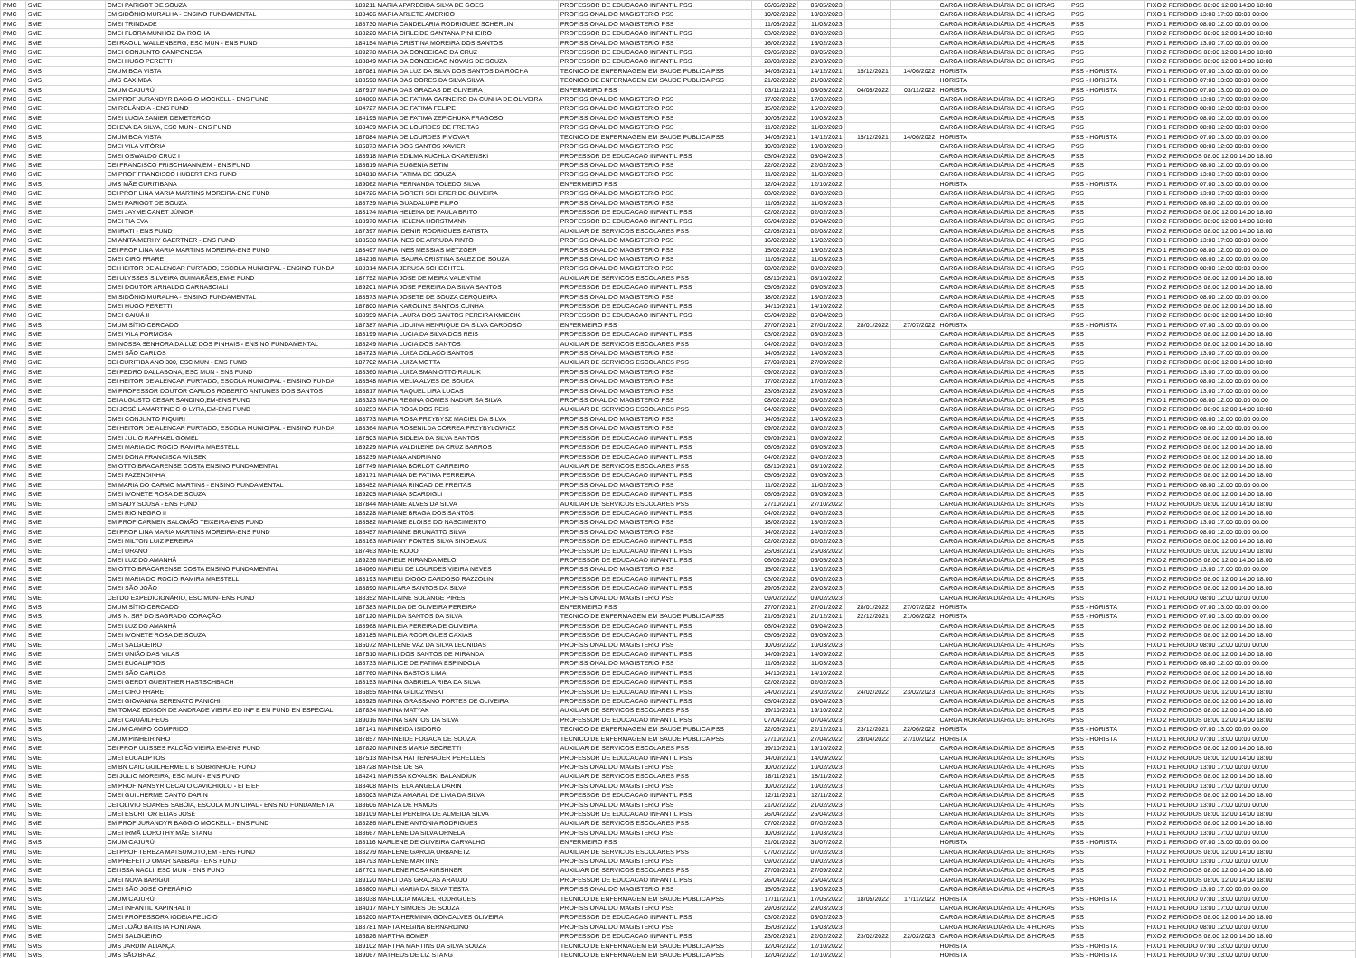| PMC | SME | CMEI PARIGOT DE SOUZA | 189211 MARIA APARECIDA SILVA DE GOES | PROFESSOR DE EDUCACAO INFANTIL PSS | 06/05/2022 | 06/05/2023 | | | CARGA HORÁRIA DIÁRIA DE 8 HORAS | PSS | FIXO 2 PERIODOS 08:00 12:00 14:00 18:00 |
| PMC | SME | EM SIDÔNIO MURALHA - ENSINO FUNDAMENTAL | 188406 MARIA ARLETE AMERICO | PROFISSIONAL DO MAGISTERIO PSS | 10/02/2022 | 10/02/2023 | | | CARGA HORÁRIA DIÁRIA DE 4 HORAS | PSS | FIXO 1 PERIODO 13:00 17:00 00:00 00:00 |
| PMC | SME | CMEI TRINDADE | 188730 MARIA CANDELARIA RODRIGUEZ SCHERLIN | PROFISSIONAL DO MAGISTERIO PSS | 11/03/2022 | 11/03/2023 | | | CARGA HORÁRIA DIÁRIA DE 4 HORAS | PSS | FIXO 1 PERIODO 08:00 12:00 00:00 00:00 |
| PMC | SME | CMEI FLORA MUNHOZ DA ROCHA | 188220 MARIA CIRLEIDE SANTANA PINHEIRO | PROFESSOR DE EDUCACAO INFANTIL PSS | 03/02/2022 | 03/02/2023 | | | CARGA HORÁRIA DIÁRIA DE 8 HORAS | PSS | FIXO 2 PERIODOS 08:00 12:00 14:00 18:00 |
| PMC | SME | CEI RAOUL WALLENBERG, ESC MUN - ENS FUND | 184154 MARIA CRISTINA MOREIRA DOS SANTOS | PROFISSIONAL DO MAGISTERIO PSS | 16/02/2022 | 16/02/2023 | | | CARGA HORÁRIA DIÁRIA DE 4 HORAS | PSS | FIXO 1 PERIODO 13:00 17:00 00:00 00:00 |
| PMC | SME | CMEI CONJUNTO CAMPONESA | 189278 MARIA DA CONCEICAO DA CRUZ | PROFESSOR DE EDUCACAO INFANTIL PSS | 09/05/2022 | 09/05/2023 | | | CARGA HORÁRIA DIÁRIA DE 8 HORAS | PSS | FIXO 2 PERIODOS 08:00 12:00 14:00 18:00 |
| PMC | SME | CMEI HUGO PERETTI | 188849 MARIA DA CONCEICAO NOVAIS DE SOUZA | PROFESSOR DE EDUCACAO INFANTIL PSS | 28/03/2022 | 28/03/2023 | | | CARGA HORÁRIA DIÁRIA DE 8 HORAS | PSS | FIXO 2 PERIODOS 08:00 12:00 14:00 18:00 |
| PMC | SMS | CMUM BOA VISTA | 187081 MARIA DA LUZ DA SILVA DOS SANTOS DA ROCHA | TECNICO DE ENFERMAGEM EM SAUDE PUBLICA PSS | 14/06/2021 | 14/12/2021 | 15/12/2021 | 14/06/2022 | HORISTA | PSS - HORISTA | FIXO 1 PERIODO 07:00 13:00 00:00 00:00 |
| PMC | SMS | UMS CAXIMBA | 188598 MARIA DAS DORES DA SILVA SILVA | TECNICO DE ENFERMAGEM EM SAUDE PUBLICA PSS | 21/02/2022 | 21/08/2022 | | | HORISTA | PSS - HORISTA | FIXO 1 PERIODO 07:00 13:00 00:00 00:00 |
| PMC | SMS | CMUM CAJURÚ | 187917 MARIA DAS GRACAS DE OLIVEIRA | ENFERMEIRO PSS | 03/11/2021 | 03/05/2022 | 04/05/2022 | 03/11/2022 | HORISTA | PSS - HORISTA | FIXO 1 PERIODO 07:00 13:00 00:00 00:00 |
| PMC | SME | EM PROF JURANDYR BAGGIO MOCKELL - ENS FUND | 184808 MARIA DE FATIMA CARNEIRO DA CUNHA DE OLIVEIRA | PROFISSIONAL DO MAGISTERIO PSS | 17/02/2022 | 17/02/2023 | | | CARGA HORÁRIA DIÁRIA DE 4 HORAS | PSS | FIXO 1 PERIODO 13:00 17:00 00:00 00:00 |
| PMC | SME | EM ROLÂNDIA - ENS FUND | 184727 MARIA DE FATIMA FELIPE | PROFISSIONAL DO MAGISTERIO PSS | 15/02/2022 | 15/02/2023 | | | CARGA HORÁRIA DIÁRIA DE 4 HORAS | PSS | FIXO 1 PERIODO 08:00 12:00 00:00 00:00 |
| PMC | SME | CMEI LUCIA ZANIER DEMETERCO | 184195 MARIA DE FATIMA ZEPICHUKA FRAGOSO | PROFISSIONAL DO MAGISTERIO PSS | 10/03/2022 | 10/03/2023 | | | CARGA HORÁRIA DIÁRIA DE 4 HORAS | PSS | FIXO 1 PERIODO 08:00 12:00 00:00 00:00 |
| PMC | SME | CEI EVA DA SILVA, ESC MUN - ENS FUND | 188439 MARIA DE LOURDES DE FREITAS | PROFISSIONAL DO MAGISTERIO PSS | 11/02/2022 | 11/02/2023 | | | CARGA HORÁRIA DIÁRIA DE 4 HORAS | PSS | FIXO 1 PERIODO 08:00 12:00 00:00 00:00 |
| PMC | SMS | CMUM BOA VISTA | 187084 MARIA DE LOURDES PIVOVAR | TECNICO DE ENFERMAGEM EM SAUDE PUBLICA PSS | 14/06/2021 | 14/12/2021 | 15/12/2021 | 14/06/2022 | HORISTA | PSS - HORISTA | FIXO 1 PERIODO 07:00 13:00 00:00 00:00 |
| PMC | SME | CMEI VILA VITÓRIA | 185073 MARIA DOS SANTOS XAVIER | PROFISSIONAL DO MAGISTERIO PSS | 10/03/2022 | 10/03/2023 | | | CARGA HORÁRIA DIÁRIA DE 4 HORAS | PSS | FIXO 1 PERIODO 08:00 12:00 00:00 00:00 |
| PMC | SME | CMEI OSWALDO CRUZ I | 188918 MARIA EDILMA KUCHLA OKARENSKI | PROFESSOR DE EDUCACAO INFANTIL PSS | 05/04/2022 | 05/04/2023 | | | CARGA HORÁRIA DIÁRIA DE 8 HORAS | PSS | FIXO 2 PERIODOS 08:00 12:00 14:00 18:00 |
| PMC | SME | CEI FRANCISCO FRISCHMANN,EM - ENS FUND | 188619 MARIA EUGENIA SETIM | PROFISSIONAL DO MAGISTERIO PSS | 22/02/2022 | 22/02/2023 | | | CARGA HORÁRIA DIÁRIA DE 4 HORAS | PSS | FIXO 1 PERIODO 08:00 12:00 00:00 00:00 |
| PMC | SME | EM PROF FRANCISCO HUBERT ENS FUND | 184818 MARIA FATIMA DE SOUZA | PROFISSIONAL DO MAGISTERIO PSS | 11/02/2022 | 11/02/2023 | | | CARGA HORÁRIA DIÁRIA DE 4 HORAS | PSS | FIXO 1 PERIODO 13:00 17:00 00:00 00:00 |
| PMC | SMS | UMS MÃE CURITIBANA | 189062 MARIA FERNANDA TOLEDO SILVA | ENFERMEIRO PSS | 12/04/2022 | 12/10/2022 | | | HORISTA | PSS - HORISTA | FIXO 1 PERIODO 07:00 13:00 00:00 00:00 |
| PMC | SME | CEI PROF LINA MARIA MARTINS MOREIRA-ENS FUND | 184726 MARIA GORETI SCHERER DE OLIVEIRA | PROFISSIONAL DO MAGISTERIO PSS | 08/02/2022 | 08/02/2023 | | | CARGA HORÁRIA DIÁRIA DE 4 HORAS | PSS | FIXO 1 PERIODO 13:00 17:00 00:00 00:00 |
| PMC | SME | CMEI PARIGOT DE SOUZA | 188739 MARIA GUADALUPE FILPO | PROFISSIONAL DO MAGISTERIO PSS | 11/03/2022 | 11/03/2023 | | | CARGA HORÁRIA DIÁRIA DE 4 HORAS | PSS | FIXO 1 PERIODO 08:00 12:00 00:00 00:00 |
| PMC | SME | CMEI JAYME CANET JÚNIOR | 188174 MARIA HELENA DE PAULA BRITO | PROFESSOR DE EDUCACAO INFANTIL PSS | 02/02/2022 | 02/02/2023 | | | CARGA HORÁRIA DIÁRIA DE 8 HORAS | PSS | FIXO 2 PERIODOS 08:00 12:00 14:00 18:00 |
| PMC | SME | CMEI TIA EVA | 188970 MARIA HELENA HORSTMANN | PROFESSOR DE EDUCACAO INFANTIL PSS | 06/04/2022 | 06/04/2023 | | | CARGA HORÁRIA DIÁRIA DE 8 HORAS | PSS | FIXO 2 PERIODOS 08:00 12:00 14:00 18:00 |
| PMC | SME | EM IRATI - ENS FUND | 187397 MARIA IDENIR RODRIGUES BATISTA | AUXILIAR DE SERVICOS ESCOLARES PSS | 02/08/2021 | 02/08/2022 | | | CARGA HORÁRIA DIÁRIA DE 8 HORAS | PSS | FIXO 2 PERIODOS 08:00 12:00 14:00 18:00 |
| PMC | SME | EM ANITA MERHY GAERTNER - ENS FUND | 188538 MARIA INES DE ARRUDA PINTO | PROFISSIONAL DO MAGISTERIO PSS | 16/02/2022 | 16/02/2023 | | | CARGA HORÁRIA DIÁRIA DE 4 HORAS | PSS | FIXO 1 PERIODO 13:00 17:00 00:00 00:00 |
| PMC | SME | CEI PROF LINA MARIA MARTINS MOREIRA-ENS FUND | 188497 MARIA INES MESSIAS METZGER | PROFISSIONAL DO MAGISTERIO PSS | 15/02/2022 | 15/02/2023 | | | CARGA HORÁRIA DIÁRIA DE 4 HORAS | PSS | FIXO 1 PERIODO 08:00 12:00 00:00 00:00 |
| PMC | SME | CMEI CIRO FRARE | 184216 MARIA ISAURA CRISTINA SALEZ DE SOUZA | PROFISSIONAL DO MAGISTERIO PSS | 11/03/2022 | 11/03/2023 | | | CARGA HORÁRIA DIÁRIA DE 4 HORAS | PSS | FIXO 1 PERIODO 08:00 12:00 00:00 00:00 |
| PMC | SME | CEI HEITOR DE ALENCAR FURTADO, ESCOLA MUNICIPAL - ENSINO FUNDA | 188314 MARIA JERUSA SCHECHTEL | PROFISSIONAL DO MAGISTERIO PSS | 08/02/2022 | 08/02/2023 | | | CARGA HORÁRIA DIÁRIA DE 4 HORAS | PSS | FIXO 1 PERIODO 08:00 12:00 00:00 00:00 |
| PMC | SME | CEI ULYSSES SILVEIRA GUIMARÃES,EM-E FUND | 187752 MARIA JOSE DE MEIRA VALENTIM | AUXILIAR DE SERVICOS ESCOLARES PSS | 08/10/2021 | 08/10/2022 | | | CARGA HORÁRIA DIÁRIA DE 8 HORAS | PSS | FIXO 2 PERIODOS 08:00 12:00 14:00 18:00 |
| PMC | SME | CMEI DOUTOR ARNALDO CARNASCIALI | 189201 MARIA JOSE PEREIRA DA SILVA SANTOS | PROFESSOR DE EDUCACAO INFANTIL PSS | 05/05/2022 | 05/05/2023 | | | CARGA HORÁRIA DIÁRIA DE 8 HORAS | PSS | FIXO 2 PERIODOS 08:00 12:00 14:00 18:00 |
| PMC | SME | EM SIDÔNIO MURALHA - ENSINO FUNDAMENTAL | 188573 MARIA JOSETE DE SOUZA CERQUEIRA | PROFISSIONAL DO MAGISTERIO PSS | 18/02/2022 | 18/02/2023 | | | CARGA HORÁRIA DIÁRIA DE 4 HORAS | PSS | FIXO 1 PERIODO 08:00 12:00 00:00 00:00 |
| PMC | SME | CMEI HUGO PERETTI | 187800 MARIA KAROLINE SANTOS CUNHA | PROFESSOR DE EDUCACAO INFANTIL PSS | 14/10/2021 | 14/10/2022 | | | CARGA HORÁRIA DIÁRIA DE 8 HORAS | PSS | FIXO 2 PERIODOS 08:00 12:00 14:00 18:00 |
| PMC | SME | CMEI CAIUÁ II | 188959 MARIA LAURA DOS SANTOS PEREIRA KMIECIK | PROFESSOR DE EDUCACAO INFANTIL PSS | 05/04/2022 | 05/04/2023 | | | CARGA HORÁRIA DIÁRIA DE 8 HORAS | PSS | FIXO 2 PERIODOS 08:00 12:00 14:00 18:00 |
| PMC | SMS | CMUM SÍTIO CERCADO | 187387 MARIA LIDUINA HENRIQUE DA SILVA CARDOSO | ENFERMEIRO PSS | 27/07/2021 | 27/01/2022 | 28/01/2022 | 27/07/2022 | HORISTA | PSS - HORISTA | FIXO 1 PERIODO 07:00 13:00 00:00 00:00 |
| PMC | SME | CMEI VILA FORMOSA | 188199 MARIA LUCIA DA SILVA DOS REIS | PROFESSOR DE EDUCACAO INFANTIL PSS | 03/02/2022 | 03/02/2023 | | | CARGA HORÁRIA DIÁRIA DE 8 HORAS | PSS | FIXO 2 PERIODOS 08:00 12:00 14:00 18:00 |
| PMC | SME | EM NOSSA SENHORA DA LUZ DOS PINHAIS - ENSINO FUNDAMENTAL | 188249 MARIA LUCIA DOS SANTOS | AUXILIAR DE SERVICOS ESCOLARES PSS | 04/02/2022 | 04/02/2023 | | | CARGA HORÁRIA DIÁRIA DE 8 HORAS | PSS | FIXO 2 PERIODOS 08:00 12:00 14:00 18:00 |
| PMC | SME | CMEI SÃO CARLOS | 184723 MARIA LUIZA COLACO SANTOS | PROFISSIONAL DO MAGISTERIO PSS | 14/03/2022 | 14/03/2023 | | | CARGA HORÁRIA DIÁRIA DE 4 HORAS | PSS | FIXO 1 PERIODO 13:00 17:00 00:00 00:00 |
| PMC | SME | CEI CURITIBA ANO 300, ESC MUN - ENS FUND | 187702 MARIA LUIZA MOTTA | AUXILIAR DE SERVICOS ESCOLARES PSS | 27/09/2021 | 27/09/2022 | | | CARGA HORÁRIA DIÁRIA DE 8 HORAS | PSS | FIXO 2 PERIODOS 08:00 12:00 14:00 18:00 |
| PMC | SME | CEI PEDRO DALLABONA, ESC MUN - ENS FUND | 188360 MARIA LUIZA SMANIOTTO RAULIK | PROFISSIONAL DO MAGISTERIO PSS | 09/02/2022 | 09/02/2023 | | | CARGA HORÁRIA DIÁRIA DE 4 HORAS | PSS | FIXO 1 PERIODO 13:00 17:00 00:00 00:00 |
| PMC | SME | CEI HEITOR DE ALENCAR FURTADO, ESCOLA MUNICIPAL - ENSINO FUNDA | 188548 MARIA MELIA ALVES DE SOUZA | PROFISSIONAL DO MAGISTERIO PSS | 17/02/2022 | 17/02/2023 | | | CARGA HORÁRIA DIÁRIA DE 4 HORAS | PSS | FIXO 1 PERIODO 08:00 12:00 00:00 00:00 |
| PMC | SME | EM PROFESSOR DOUTOR CARLOS ROBERTO ANTUNES DOS SANTOS | 188817 MARIA RAQUEL LIRA LUCAS | PROFISSIONAL DO MAGISTERIO PSS | 23/03/2022 | 23/03/2023 | | | CARGA HORÁRIA DIÁRIA DE 4 HORAS | PSS | FIXO 1 PERIODO 13:00 17:00 00:00 00:00 |
| PMC | SME | CEI AUGUSTO CESAR SANDINO,EM-ENS FUND | 188323 MARIA REGINA GOMES NADUR SA SILVA | PROFISSIONAL DO MAGISTERIO PSS | 08/02/2022 | 08/02/2023 | | | CARGA HORÁRIA DIÁRIA DE 4 HORAS | PSS | FIXO 1 PERIODO 08:00 12:00 00:00 00:00 |
| PMC | SME | CEI JOSÉ LAMARTINE C O LYRA,EM-ENS FUND | 188253 MARIA ROSA DOS REIS | AUXILIAR DE SERVICOS ESCOLARES PSS | 04/02/2022 | 04/02/2023 | | | CARGA HORÁRIA DIÁRIA DE 8 HORAS | PSS | FIXO 2 PERIODOS 08:00 12:00 14:00 18:00 |
| PMC | SME | CMEI CONJUNTO PIQUIRI | 188773 MARIA ROSA PRZYBYSZ MACIEL DA SILVA | PROFISSIONAL DO MAGISTERIO PSS | 14/03/2022 | 14/03/2023 | | | CARGA HORÁRIA DIÁRIA DE 4 HORAS | PSS | FIXO 1 PERIODO 08:00 12:00 00:00 00:00 |
| PMC | SME | CEI HEITOR DE ALENCAR FURTADO, ESCOLA MUNICIPAL - ENSINO FUNDA | 188364 MARIA ROSENILDA CORREA PRZYBYLOWICZ | PROFISSIONAL DO MAGISTERIO PSS | 09/02/2022 | 09/02/2023 | | | CARGA HORÁRIA DIÁRIA DE 4 HORAS | PSS | FIXO 1 PERIODO 08:00 12:00 00:00 00:00 |
| PMC | SME | CMEI JULIO RAPHAEL GOMEL | 187503 MARIA SIDLEIA DA SILVA SANTOS | PROFESSOR DE EDUCACAO INFANTIL PSS | 09/09/2021 | 09/09/2022 | | | CARGA HORÁRIA DIÁRIA DE 8 HORAS | PSS | FIXO 2 PERIODOS 08:00 12:00 14:00 18:00 |
| PMC | SME | CMEI MARIA DO ROCIO RAMIRA MAESTELLI | 189229 MARIA VALDILENE DA CRUZ BARROS | PROFESSOR DE EDUCACAO INFANTIL PSS | 06/05/2022 | 06/05/2023 | | | CARGA HORÁRIA DIÁRIA DE 8 HORAS | PSS | FIXO 2 PERIODOS 08:00 12:00 14:00 18:00 |
| PMC | SME | CMEI DONA FRANCISCA WILSEK | 188239 MARIANA ANDRIANO | PROFESSOR DE EDUCACAO INFANTIL PSS | 04/02/2022 | 04/02/2023 | | | CARGA HORÁRIA DIÁRIA DE 8 HORAS | PSS | FIXO 2 PERIODOS 08:00 12:00 14:00 18:00 |
| PMC | SME | EM OTTO BRACARENSE COSTA ENSINO FUNDAMENTAL | 187749 MARIANA BORLOT CARREIRO | AUXILIAR DE SERVICOS ESCOLARES PSS | 08/10/2021 | 08/10/2022 | | | CARGA HORÁRIA DIÁRIA DE 8 HORAS | PSS | FIXO 2 PERIODOS 08:00 12:00 14:00 18:00 |
| PMC | SME | CMEI FAZENDINHA | 189171 MARIANA DE FATIMA FERREIRA | PROFESSOR DE EDUCACAO INFANTIL PSS | 05/05/2022 | 05/05/2023 | | | CARGA HORÁRIA DIÁRIA DE 8 HORAS | PSS | FIXO 2 PERIODOS 08:00 12:00 14:00 18:00 |
| PMC | SME | EM MARIA DO CARMO MARTINS - ENSINO FUNDAMENTAL | 188452 MARIANA RINCAO DE FREITAS | PROFISSIONAL DO MAGISTERIO PSS | 11/02/2022 | 11/02/2023 | | | CARGA HORÁRIA DIÁRIA DE 4 HORAS | PSS | FIXO 1 PERIODO 08:00 12:00 00:00 00:00 |
| PMC | SME | CMEI IVONETE ROSA DE SOUZA | 189205 MARIANA SCARDIGLI | PROFESSOR DE EDUCACAO INFANTIL PSS | 06/05/2022 | 06/05/2023 | | | CARGA HORÁRIA DIÁRIA DE 8 HORAS | PSS | FIXO 2 PERIODOS 08:00 12:00 14:00 18:00 |
| PMC | SME | EM SADY SOUSA - ENS FUND | 187844 MARIANE ALVES DA SILVA | AUXILIAR DE SERVICOS ESCOLARES PSS | 27/10/2021 | 27/10/2022 | | | CARGA HORÁRIA DIÁRIA DE 8 HORAS | PSS | FIXO 2 PERIODOS 08:00 12:00 14:00 18:00 |
| PMC | SME | CMEI RIO NEGRO II | 188228 MARIANE BRAGA DOS SANTOS | PROFESSOR DE EDUCACAO INFANTIL PSS | 04/02/2022 | 04/02/2023 | | | CARGA HORÁRIA DIÁRIA DE 8 HORAS | PSS | FIXO 2 PERIODOS 08:00 12:00 14:00 18:00 |
| PMC | SME | EM PROF CARMEN SALOMÃO TEIXEIRA-ENS FUND | 188582 MARIANE ELOISE DO NASCIMENTO | PROFISSIONAL DO MAGISTERIO PSS | 18/02/2022 | 18/02/2023 | | | CARGA HORÁRIA DIÁRIA DE 4 HORAS | PSS | FIXO 1 PERIODO 13:00 17:00 00:00 00:00 |
| PMC | SME | CEI PROF LINA MARIA MARTINS MOREIRA-ENS FUND | 188457 MARIANNE BRUNATTO SILVA | PROFISSIONAL DO MAGISTERIO PSS | 14/02/2022 | 14/02/2023 | | | CARGA HORÁRIA DIÁRIA DE 4 HORAS | PSS | FIXO 1 PERIODO 08:00 12:00 00:00 00:00 |
| PMC | SME | CMEI MILTON LUIZ PEREIRA | 188163 MARIANY PONTES SILVA SINDEAUX | PROFESSOR DE EDUCACAO INFANTIL PSS | 02/02/2022 | 02/02/2023 | | | CARGA HORÁRIA DIÁRIA DE 8 HORAS | PSS | FIXO 2 PERIODOS 08:00 12:00 14:00 18:00 |
| PMC | SME | CMEI URANO | 187463 MARIE KODO | PROFESSOR DE EDUCACAO INFANTIL PSS | 25/08/2021 | 25/08/2022 | | | CARGA HORÁRIA DIÁRIA DE 8 HORAS | PSS | FIXO 2 PERIODOS 08:00 12:00 14:00 18:00 |
| PMC | SME | CMEI LUZ DO AMANHÃ | 189236 MARIELE MIRANDA MELO | PROFESSOR DE EDUCACAO INFANTIL PSS | 06/05/2022 | 06/05/2023 | | | CARGA HORÁRIA DIÁRIA DE 8 HORAS | PSS | FIXO 2 PERIODOS 08:00 12:00 14:00 18:00 |
| PMC | SME | EM OTTO BRACARENSE COSTA ENSINO FUNDAMENTAL | 184060 MARIELI DE LOURDES VIEIRA NEVES | PROFISSIONAL DO MAGISTERIO PSS | 15/02/2022 | 15/02/2023 | | | CARGA HORÁRIA DIÁRIA DE 4 HORAS | PSS | FIXO 1 PERIODO 13:00 17:00 00:00 00:00 |
| PMC | SME | CMEI MARIA DO ROCIO RAMIRA MAESTELLI | 188193 MARIELI DIOGO CARDOSO RAZZOLINI | PROFESSOR DE EDUCACAO INFANTIL PSS | 03/02/2022 | 03/02/2023 | | | CARGA HORÁRIA DIÁRIA DE 8 HORAS | PSS | FIXO 2 PERIODOS 08:00 12:00 14:00 18:00 |
| PMC | SME | CMEI SÃO JOÃO | 188890 MARILARA SANTOS DA SILVA | PROFESSOR DE EDUCACAO INFANTIL PSS | 29/03/2022 | 29/03/2023 | | | CARGA HORÁRIA DIÁRIA DE 8 HORAS | PSS | FIXO 2 PERIODOS 08:00 12:00 14:00 18:00 |
| PMC | SME | CEI DO EXPEDICIONÁRIO, ESC MUN- ENS FUND | 188352 MARILAINE SOLANGE PIRES | PROFISSIONAL DO MAGISTERIO PSS | 09/02/2022 | 09/02/2023 | | | CARGA HORÁRIA DIÁRIA DE 4 HORAS | PSS | FIXO 1 PERIODO 08:00 12:00 00:00 00:00 |
| PMC | SMS | CMUM SÍTIO CERCADO | 187383 MARILDA DE OLIVEIRA PEREIRA | ENFERMEIRO PSS | 27/07/2021 | 27/01/2022 | 28/01/2022 | 27/07/2022 | HORISTA | PSS - HORISTA | FIXO 1 PERIODO 07:00 13:00 00:00 00:00 |
| PMC | SMS | UMS N. SRª DO SAGRADO CORAÇÃO | 187120 MARILDA SANTOS DA SILVA | TECNICO DE ENFERMAGEM EM SAUDE PUBLICA PSS | 21/06/2021 | 21/12/2021 | 22/12/2021 | 21/06/2022 | HORISTA | PSS - HORISTA | FIXO 1 PERIODO 07:00 13:00 00:00 00:00 |
| PMC | SME | CMEI LUZ DO AMANHÃ | 188968 MARILEIA PEREIRA DE OLIVEIRA | PROFESSOR DE EDUCACAO INFANTIL PSS | 06/04/2022 | 06/04/2023 | | | CARGA HORÁRIA DIÁRIA DE 8 HORAS | PSS | FIXO 2 PERIODOS 08:00 12:00 14:00 18:00 |
| PMC | SME | CMEI IVONETE ROSA DE SOUZA | 189185 MARILEIA RODRIGUES CAXIAS | PROFESSOR DE EDUCACAO INFANTIL PSS | 05/05/2022 | 05/05/2023 | | | CARGA HORÁRIA DIÁRIA DE 8 HORAS | PSS | FIXO 2 PERIODOS 08:00 12:00 14:00 18:00 |
| PMC | SME | CMEI SALGUEIRO | 185072 MARILENE VAZ DA SILVA LEONIDAS | PROFISSIONAL DO MAGISTERIO PSS | 10/03/2022 | 10/03/2023 | | | CARGA HORÁRIA DIÁRIA DE 4 HORAS | PSS | FIXO 1 PERIODO 08:00 12:00 00:00 00:00 |
| PMC | SME | CMEI UNIÃO DAS VILAS | 187510 MARILI DOS SANTOS DE MIRANDA | PROFESSOR DE EDUCACAO INFANTIL PSS | 14/09/2021 | 14/09/2022 | | | CARGA HORÁRIA DIÁRIA DE 8 HORAS | PSS | FIXO 2 PERIODOS 08:00 12:00 14:00 18:00 |
| PMC | SME | CMEI EUCALIPTOS | 188733 MARILICE DE FATIMA ESPINDOLA | PROFISSIONAL DO MAGISTERIO PSS | 11/03/2022 | 11/03/2023 | | | CARGA HORÁRIA DIÁRIA DE 4 HORAS | PSS | FIXO 1 PERIODO 08:00 12:00 00:00 00:00 |
| PMC | SME | CMEI SÃO CARLOS | 187760 MARINA BASTOS LIMA | PROFESSOR DE EDUCACAO INFANTIL PSS | 14/10/2021 | 14/10/2022 | | | CARGA HORÁRIA DIÁRIA DE 8 HORAS | PSS | FIXO 2 PERIODOS 08:00 12:00 14:00 18:00 |
| PMC | SME | CMEI GERDT GUENTHER HASTSCHBACH | 188153 MARINA GABRIELA RIBA DA SILVA | PROFESSOR DE EDUCACAO INFANTIL PSS | 02/02/2022 | 02/02/2023 | | | CARGA HORÁRIA DIÁRIA DE 8 HORAS | PSS | FIXO 2 PERIODOS 08:00 12:00 14:00 18:00 |
| PMC | SME | CMEI CIRO FRARE | 186855 MARINA GILICZYNSKI | PROFESSOR DE EDUCACAO INFANTIL PSS | 24/02/2021 | 23/02/2022 | 24/02/2022 | 23/02/2023 | CARGA HORÁRIA DIÁRIA DE 8 HORAS | PSS | FIXO 2 PERIODOS 08:00 12:00 14:00 18:00 |
| PMC | SME | CMEI GIOVANNA SERENATO PANICHI | 188925 MARINA GRASSANO FORTES DE OLIVEIRA | PROFESSOR DE EDUCACAO INFANTIL PSS | 05/04/2022 | 05/04/2023 | | | CARGA HORÁRIA DIÁRIA DE 8 HORAS | PSS | FIXO 2 PERIODOS 08:00 12:00 14:00 18:00 |
| PMC | SME | EM TOMAZ EDISON DE ANDRADE VIEIRA ED INF E EN FUND EN ESPECIAL | 187834 MARINA MATYAK | AUXILIAR DE SERVICOS ESCOLARES PSS | 19/10/2021 | 19/10/2022 | | | CARGA HORÁRIA DIÁRIA DE 8 HORAS | PSS | FIXO 2 PERIODOS 08:00 12:00 14:00 18:00 |
| PMC | SME | CMEI CAIUÁ/ILHEUS | 189016 MARINA SANTOS DA SILVA | PROFESSOR DE EDUCACAO INFANTIL PSS | 07/04/2022 | 07/04/2023 | | | CARGA HORÁRIA DIÁRIA DE 8 HORAS | PSS | FIXO 2 PERIODOS 08:00 12:00 14:00 18:00 |
| PMC | SMS | CMUM CAMPO COMPRIDO | 187141 MARINEIDA ISIDORO | TECNICO DE ENFERMAGEM EM SAUDE PUBLICA PSS | 22/06/2021 | 22/12/2021 | 23/12/2021 | 22/06/2022 | HORISTA | PSS - HORISTA | FIXO 1 PERIODO 07:00 13:00 00:00 00:00 |
| PMC | SMS | CMUM PINHEIRINHO | 187857 MARINEIDE FOGACA DE SOUZA | TECNICO DE ENFERMAGEM EM SAUDE PUBLICA PSS | 27/10/2021 | 27/04/2022 | 28/04/2022 | 27/10/2022 | HORISTA | PSS - HORISTA | FIXO 1 PERIODO 07:00 13:00 00:00 00:00 |
| PMC | SME | CEI PROF ULISSES FALCÃO VIEIRA EM-ENS FUND | 187820 MARINES MARIA SECRETTI | AUXILIAR DE SERVICOS ESCOLARES PSS | 19/10/2021 | 19/10/2022 | | | CARGA HORÁRIA DIÁRIA DE 8 HORAS | PSS | FIXO 2 PERIODOS 08:00 12:00 14:00 18:00 |
| PMC | SME | CMEI EUCALIPTOS | 187513 MARISA HATTENHAUER PERELLES | PROFESSOR DE EDUCACAO INFANTIL PSS | 14/09/2021 | 14/09/2022 | | | CARGA HORÁRIA DIÁRIA DE 8 HORAS | PSS | FIXO 2 PERIODOS 08:00 12:00 14:00 18:00 |
| PMC | SME | EM BN CAIC GUILHERME L B SOBRINHO-E FUND | 184728 MARISE DE SA | PROFISSIONAL DO MAGISTERIO PSS | 10/02/2022 | 10/02/2023 | | | CARGA HORÁRIA DIÁRIA DE 4 HORAS | PSS | FIXO 1 PERIODO 13:00 17:00 00:00 00:00 |
| PMC | SME | CEI JULIO MOREIRA, ESC MUN - ENS FUND | 184241 MARISSA KOVALSKI BALANDIUK | AUXILIAR DE SERVICOS ESCOLARES PSS | 18/11/2021 | 18/11/2022 | | | CARGA HORÁRIA DIÁRIA DE 8 HORAS | PSS | FIXO 2 PERIODOS 08:00 12:00 14:00 18:00 |
| PMC | SME | EM PROF NANSYR CECATO CAVICHIOLO - EI E EF | 188408 MARISTELA ANGELA DARIN | PROFISSIONAL DO MAGISTERIO PSS | 10/02/2022 | 10/02/2023 | | | CARGA HORÁRIA DIÁRIA DE 4 HORAS | PSS | FIXO 1 PERIODO 13:00 17:00 00:00 00:00 |
| PMC | SME | CMEI GUILHERME CANTO DARIN | 188003 MARIZA AMARAL DE LIMA DA SILVA | PROFESSOR DE EDUCACAO INFANTIL PSS | 12/11/2021 | 12/11/2022 | | | CARGA HORÁRIA DIÁRIA DE 8 HORAS | PSS | FIXO 2 PERIODOS 08:00 12:00 14:00 18:00 |
| PMC | SME | CEI OLIVIO SOARES SABÓIA, ESCOLA MUNICIPAL - ENSINO FUNDAMENTA | 188606 MARIZA DE RAMOS | PROFISSIONAL DO MAGISTERIO PSS | 21/02/2022 | 21/02/2023 | | | CARGA HORÁRIA DIÁRIA DE 4 HORAS | PSS | FIXO 1 PERIODO 13:00 17:00 00:00 00:00 |
| PMC | SME | CMEI ESCRITOR ELIAS JOSÉ | 189109 MARLEI PEREIRA DE ALMEIDA SILVA | PROFESSOR DE EDUCACAO INFANTIL PSS | 26/04/2022 | 26/04/2023 | | | CARGA HORÁRIA DIÁRIA DE 8 HORAS | PSS | FIXO 2 PERIODOS 08:00 12:00 14:00 18:00 |
| PMC | SME | EM PROF JURANDYR BAGGIO MOCKELL - ENS FUND | 188286 MARLENE ANTONIA RODRIGUES | AUXILIAR DE SERVICOS ESCOLARES PSS | 07/02/2022 | 07/02/2023 | | | CARGA HORÁRIA DIÁRIA DE 8 HORAS | PSS | FIXO 2 PERIODOS 08:00 12:00 14:00 18:00 |
| PMC | SME | CMEI IRMÃ DOROTHY MÃE STANG | 188667 MARLENE DA SILVA ORNELA | PROFISSIONAL DO MAGISTERIO PSS | 10/03/2022 | 10/03/2023 | | | CARGA HORÁRIA DIÁRIA DE 4 HORAS | PSS | FIXO 1 PERIODO 13:00 17:00 00:00 00:00 |
| PMC | SMS | CMUM CAJURÚ | 188116 MARLENE DE OLIVEIRA CARVALHO | ENFERMEIRO PSS | 31/01/2022 | 31/07/2022 | | | HORISTA | PSS - HORISTA | FIXO 1 PERIODO 07:00 13:00 00:00 00:00 |
| PMC | SME | CEI PROF TEREZA MATSUMOTO,EM - ENS FUND | 188279 MARLENE GARCIA URBANETZ | AUXILIAR DE SERVICOS ESCOLARES PSS | 07/02/2022 | 07/02/2023 | | | CARGA HORÁRIA DIÁRIA DE 8 HORAS | PSS | FIXO 2 PERIODOS 08:00 12:00 14:00 18:00 |
| PMC | SME | EM PREFEITO OMAR SABBAG - ENS FUND | 184793 MARLENE MARTINS | PROFISSIONAL DO MAGISTERIO PSS | 09/02/2022 | 09/02/2023 | | | CARGA HORÁRIA DIÁRIA DE 4 HORAS | PSS | FIXO 1 PERIODO 13:00 17:00 00:00 00:00 |
| PMC | SME | CEI ISSA NACLI, ESC MUN - ENS FUND | 187701 MARLENE ROSA KIRSHNER | AUXILIAR DE SERVICOS ESCOLARES PSS | 27/09/2021 | 27/09/2022 | | | CARGA HORÁRIA DIÁRIA DE 8 HORAS | PSS | FIXO 2 PERIODOS 08:00 12:00 14:00 18:00 |
| PMC | SME | CMEI NOVA BARIGUI | 189120 MARLI DAS GRACAS ARAUJO | PROFESSOR DE EDUCACAO INFANTIL PSS | 26/04/2022 | 26/04/2023 | | | CARGA HORÁRIA DIÁRIA DE 8 HORAS | PSS | FIXO 2 PERIODOS 08:00 12:00 14:00 18:00 |
| PMC | SME | CMEI SÃO JOSÉ OPERÁRIO | 188800 MARLI MARIA DA SILVA TESTA | PROFISSIONAL DO MAGISTERIO PSS | 15/03/2022 | 15/03/2023 | | | CARGA HORÁRIA DIÁRIA DE 4 HORAS | PSS | FIXO 1 PERIODO 13:00 17:00 00:00 00:00 |
| PMC | SMS | CMUM CAJURÚ | 188038 MARLUCIA MACIEL RODRIGUES | TECNICO DE ENFERMAGEM EM SAUDE PUBLICA PSS | 17/11/2021 | 17/05/2022 | 18/05/2022 | 17/11/2022 | HORISTA | PSS - HORISTA | FIXO 1 PERIODO 07:00 13:00 00:00 00:00 |
| PMC | SME | CMEI INFANTIL XAPINHAL II | 184017 MARLY SIMOES DE SOUZA | PROFISSIONAL DO MAGISTERIO PSS | 29/03/2022 | 29/03/2023 | | | CARGA HORÁRIA DIÁRIA DE 4 HORAS | PSS | FIXO 1 PERIODO 13:00 17:00 00:00 00:00 |
| PMC | SME | CMEI PROFESSORA IODEIA FELICIO | 188200 MARTA HERMINIA GONCALVES OLIVEIRA | PROFESSOR DE EDUCACAO INFANTIL PSS | 03/02/2022 | 03/02/2023 | | | CARGA HORÁRIA DIÁRIA DE 8 HORAS | PSS | FIXO 2 PERIODOS 08:00 12:00 14:00 18:00 |
| PMC | SME | CMEI JOÃO BATISTA FONTANA | 188781 MARTA REGINA BERNARDINO | PROFISSIONAL DO MAGISTERIO PSS | 15/03/2022 | 15/03/2023 | | | CARGA HORÁRIA DIÁRIA DE 4 HORAS | PSS | FIXO 1 PERIODO 08:00 12:00 00:00 00:00 |
| PMC | SME | CMEI SALGUEIRO | 186826 MARTHA BOMER | PROFESSOR DE EDUCACAO INFANTIL PSS | 23/02/2021 | 22/02/2022 | 23/02/2022 | 22/02/2023 | CARGA HORÁRIA DIÁRIA DE 8 HORAS | PSS | FIXO 2 PERIODOS 08:00 12:00 14:00 18:00 |
| PMC | SMS | UMS JARDIM ALIANÇA | 189102 MARTHA MARTINS DA SILVA SOUZA | TECNICO DE ENFERMAGEM EM SAUDE PUBLICA PSS | 12/04/2022 | 12/10/2022 | | | HORISTA | PSS - HORISTA | FIXO 1 PERIODO 07:00 13:00 00:00 00:00 |
| PMC | SMS | UMS SÃO BRAZ | 189067 MATHEUS DE LIZ STANG | TECNICO DE ENFERMAGEM EM SAUDE PUBLICA PSS | 12/04/2022 | 12/10/2022 | | | HORISTA | PSS - HORISTA | FIXO 1 PERIODO 07:00 13:00 00:00 00:00 |